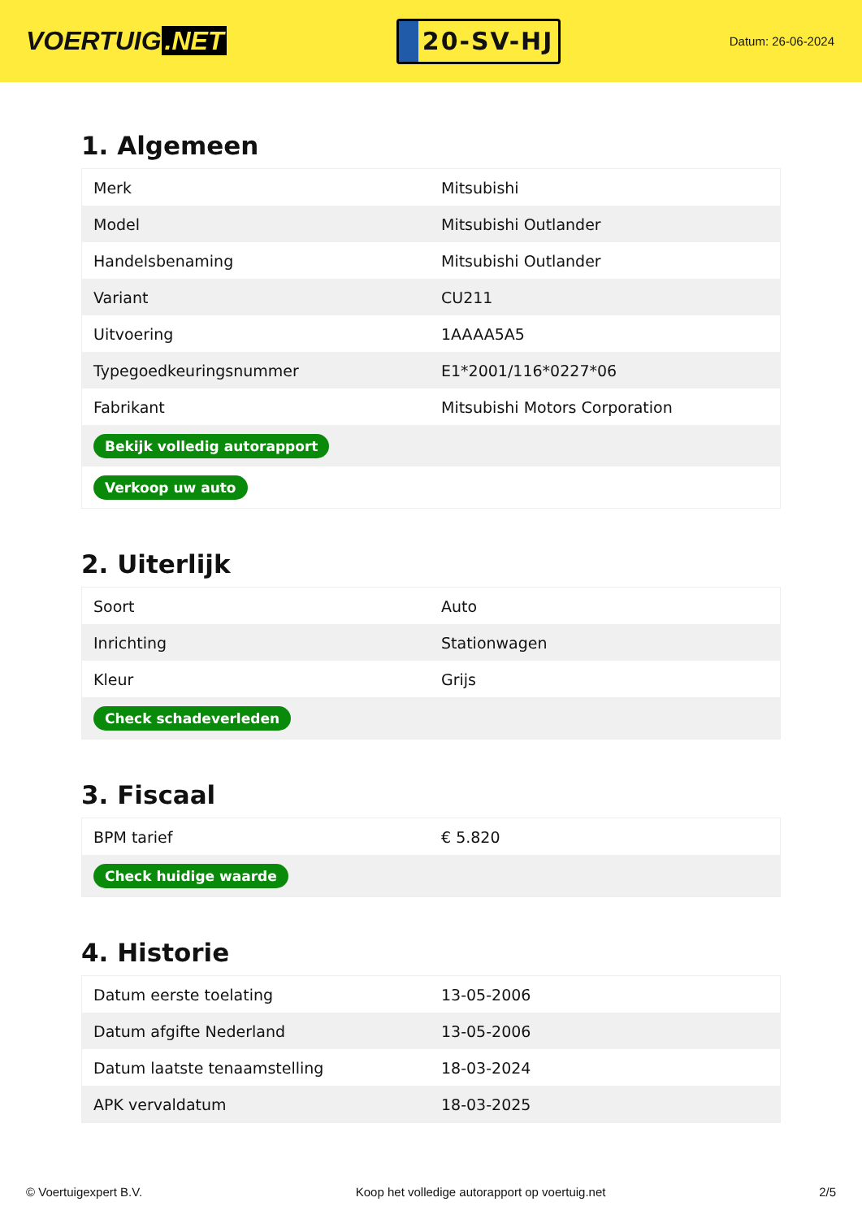VOERTUIG.NET
20-SV-HJ
Datum: 26-06-2024
1. Algemeen
| Merk | Mitsubishi |
| Model | Mitsubishi Outlander |
| Handelsbenaming | Mitsubishi Outlander |
| Variant | CU211 |
| Uitvoering | 1AAAA5A5 |
| Typegoedkeuringsnummer | E1*2001/116*0227*06 |
| Fabrikant | Mitsubishi Motors Corporation |
| Bekijk volledig autorapport | |
| Verkoop uw auto | |
2. Uiterlijk
| Soort | Auto |
| Inrichting | Stationwagen |
| Kleur | Grijs |
| Check schadeverleden | |
3. Fiscaal
| BPM tarief | € 5.820 |
| Check huidige waarde | |
4. Historie
| Datum eerste toelating | 13-05-2006 |
| Datum afgifte Nederland | 13-05-2006 |
| Datum laatste tenaamstelling | 18-03-2024 |
| APK vervaldatum | 18-03-2025 |
© Voertuigexpert B.V. Koop het volledige autorapport op voertuig.net 2/5